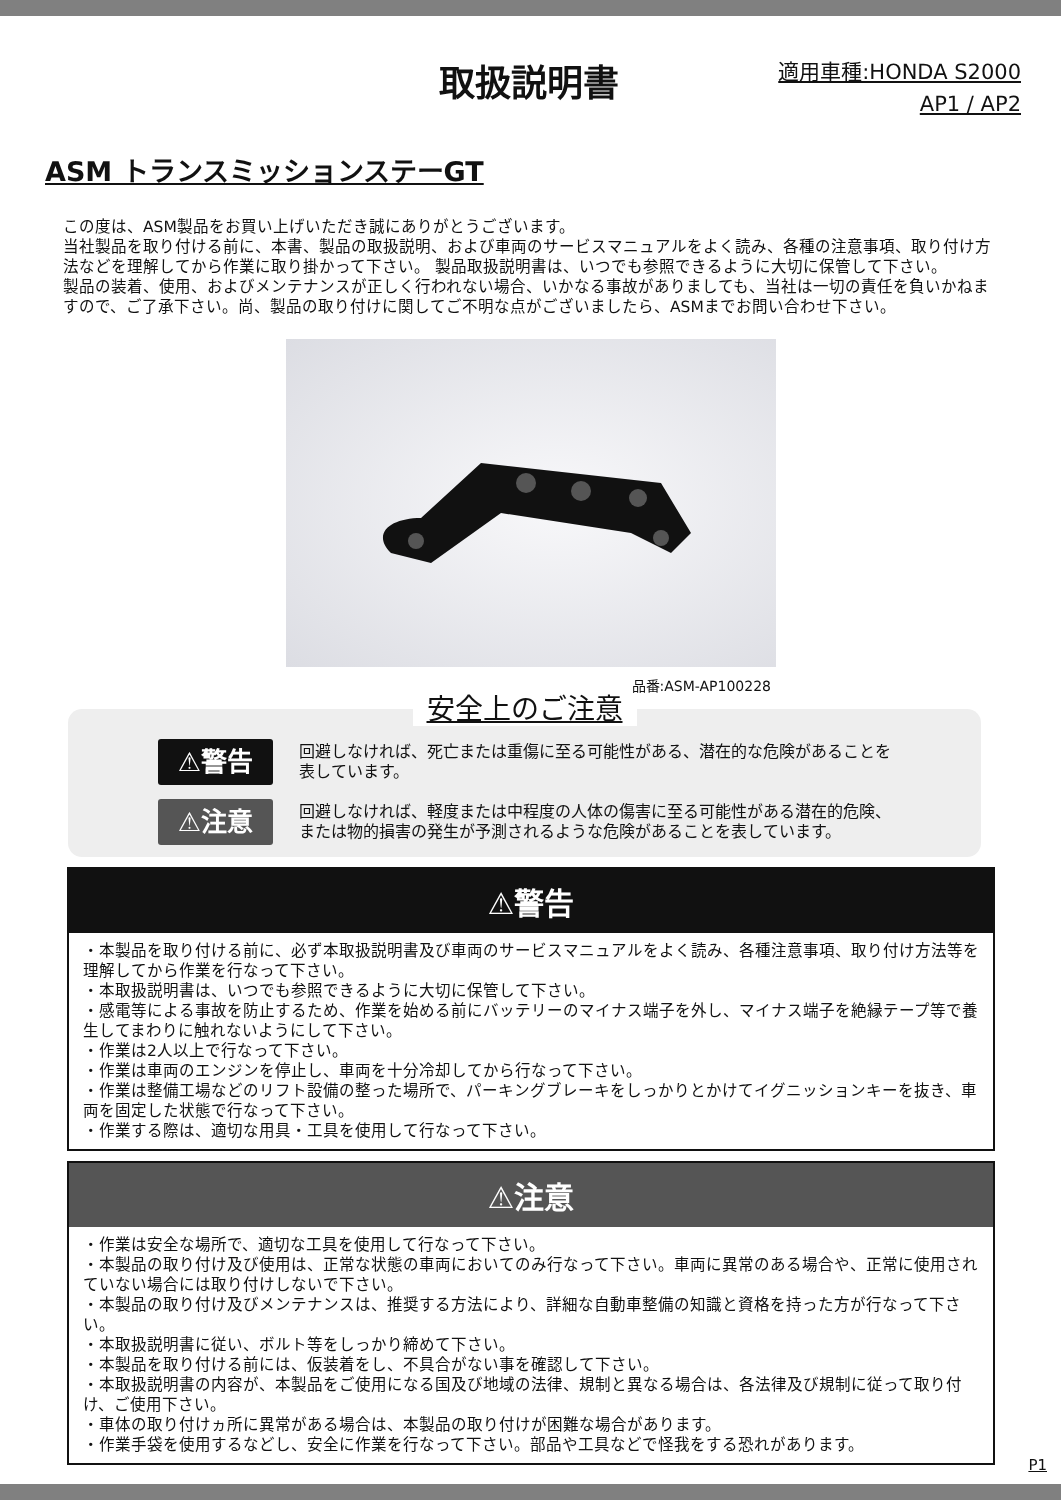取扱説明書
適用車種:HONDA S2000
AP1 / AP2
ASM トランスミッションステーGT
この度は、ASM製品をお買い上げいただき誠にありがとうございます。
当社製品を取り付ける前に、本書、製品の取扱説明、および車両のサービスマニュアルをよく読み、各種の注意事項、取り付け方法などを理解してから作業に取り掛かって下さい。 製品取扱説明書は、いつでも参照できるように大切に保管して下さい。
製品の装着、使用、およびメンテナンスが正しく行われない場合、いかなる事故がありましても、当社は一切の責任を負いかねますので、ご了承下さい。尚、製品の取り付けに関してご不明な点がございましたら、ASMまでお問い合わせ下さい。
品番:ASM-AP100228
安全上のご注意
⚠警告
回避しなければ、死亡または重傷に至る可能性がある、潜在的な危険があることを
表しています。
⚠注意
回避しなければ、軽度または中程度の人体の傷害に至る可能性がある潜在的危険、
または物的損害の発生が予測されるような危険があることを表しています。
⚠警告
・本製品を取り付ける前に、必ず本取扱説明書及び車両のサービスマニュアルをよく読み、各種注意事項、取り付け方法等を理解してから作業を行なって下さい。
・本取扱説明書は、いつでも参照できるように大切に保管して下さい。
・感電等による事故を防止するため、作業を始める前にバッテリーのマイナス端子を外し、マイナス端子を絶縁テープ等で養生してまわりに触れないようにして下さい。
・作業は2人以上で行なって下さい。
・作業は車両のエンジンを停止し、車両を十分冷却してから行なって下さい。
・作業は整備工場などのリフト設備の整った場所で、パーキングブレーキをしっかりとかけてイグニッションキーを抜き、車両を固定した状態で行なって下さい。
・作業する際は、適切な用具・工具を使用して行なって下さい。
⚠注意
・作業は安全な場所で、適切な工具を使用して行なって下さい。
・本製品の取り付け及び使用は、正常な状態の車両においてのみ行なって下さい。車両に異常のある場合や、正常に使用されていない場合には取り付けしないで下さい。
・本製品の取り付け及びメンテナンスは、推奨する方法により、詳細な自動車整備の知識と資格を持った方が行なって下さい。
・本取扱説明書に従い、ボルト等をしっかり締めて下さい。
・本製品を取り付ける前には、仮装着をし、不具合がない事を確認して下さい。
・本取扱説明書の内容が、本製品をご使用になる国及び地域の法律、規制と異なる場合は、各法律及び規制に従って取り付け、ご使用下さい。
・車体の取り付けヵ所に異常がある場合は、本製品の取り付けが困難な場合があります。
・作業手袋を使用するなどし、安全に作業を行なって下さい。部品や工具などで怪我をする恐れがあります。
P1